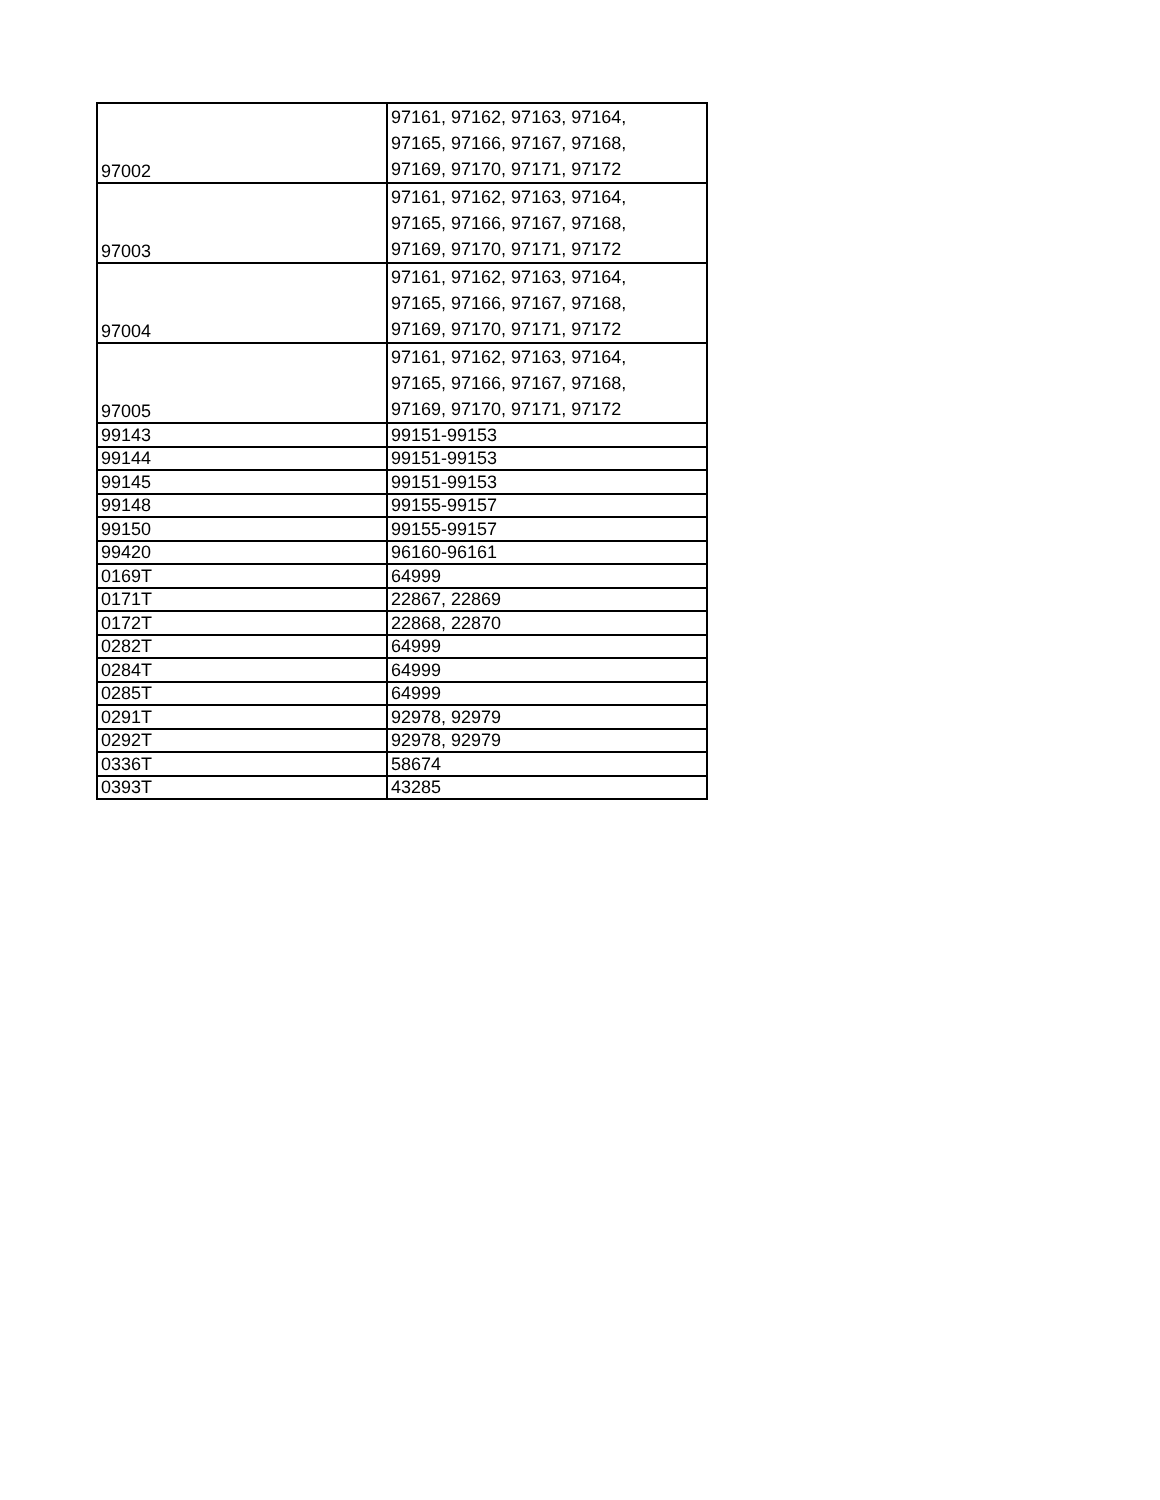| 97002 | 97161, 97162, 97163, 97164, 97165, 97166, 97167, 97168, 97169, 97170, 97171, 97172 |
| 97003 | 97161, 97162, 97163, 97164, 97165, 97166, 97167, 97168, 97169, 97170, 97171, 97172 |
| 97004 | 97161, 97162, 97163, 97164, 97165, 97166, 97167, 97168, 97169, 97170, 97171, 97172 |
| 97005 | 97161, 97162, 97163, 97164, 97165, 97166, 97167, 97168, 97169, 97170, 97171, 97172 |
| 99143 | 99151-99153 |
| 99144 | 99151-99153 |
| 99145 | 99151-99153 |
| 99148 | 99155-99157 |
| 99150 | 99155-99157 |
| 99420 | 96160-96161 |
| 0169T | 64999 |
| 0171T | 22867, 22869 |
| 0172T | 22868, 22870 |
| 0282T | 64999 |
| 0284T | 64999 |
| 0285T | 64999 |
| 0291T | 92978, 92979 |
| 0292T | 92978, 92979 |
| 0336T | 58674 |
| 0393T | 43285 |